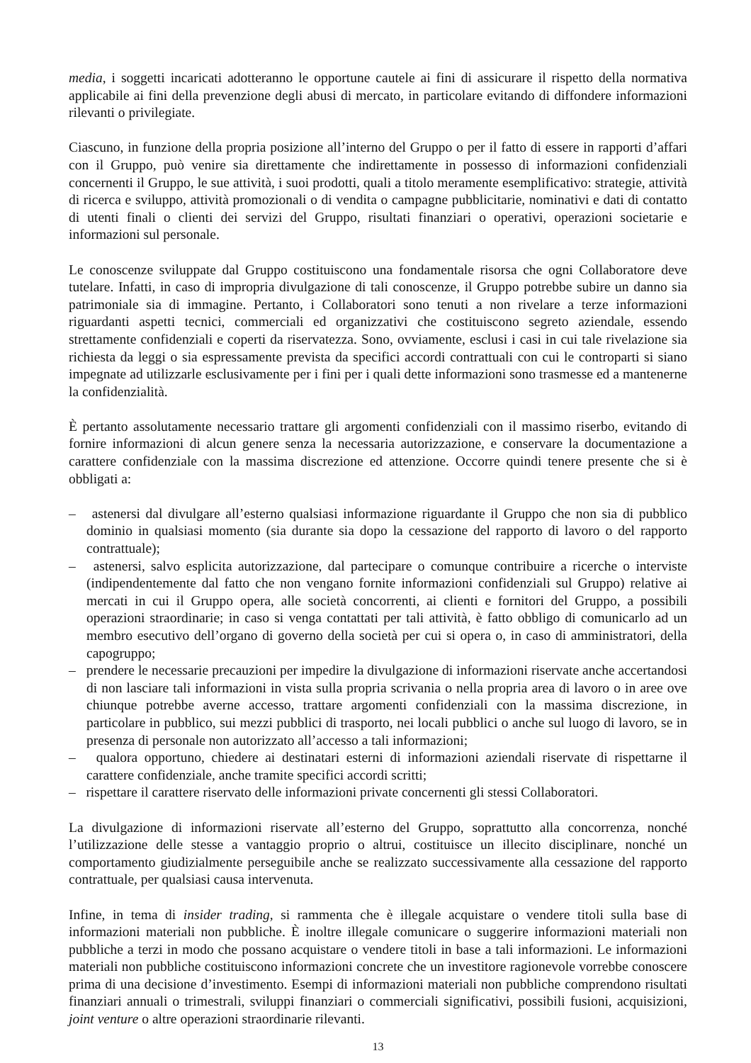media, i soggetti incaricati adotteranno le opportune cautele ai fini di assicurare il rispetto della normativa applicabile ai fini della prevenzione degli abusi di mercato, in particolare evitando di diffondere informazioni rilevanti o privilegiate.
Ciascuno, in funzione della propria posizione all’interno del Gruppo o per il fatto di essere in rapporti d’affari con il Gruppo, può venire sia direttamente che indirettamente in possesso di informazioni confidenziali concernenti il Gruppo, le sue attività, i suoi prodotti, quali a titolo meramente esemplificativo: strategie, attività di ricerca e sviluppo, attività promozionali o di vendita o campagne pubblicitarie, nominativi e dati di contatto di utenti finali o clienti dei servizi del Gruppo, risultati finanziari o operativi, operazioni societarie e informazioni sul personale.
Le conoscenze sviluppate dal Gruppo costituiscono una fondamentale risorsa che ogni Collaboratore deve tutelare. Infatti, in caso di impropria divulgazione di tali conoscenze, il Gruppo potrebbe subire un danno sia patrimoniale sia di immagine. Pertanto, i Collaboratori sono tenuti a non rivelare a terze informazioni riguardanti aspetti tecnici, commerciali ed organizzativi che costituiscono segreto aziendale, essendo strettamente confidenziali e coperti da riservatezza. Sono, ovviamente, esclusi i casi in cui tale rivelazione sia richiesta da leggi o sia espressamente prevista da specifici accordi contrattuali con cui le controparti si siano impegnate ad utilizzarle esclusivamente per i fini per i quali dette informazioni sono trasmesse ed a mantenerne la confidenzialità.
È pertanto assolutamente necessario trattare gli argomenti confidenziali con il massimo riserbo, evitando di fornire informazioni di alcun genere senza la necessaria autorizzazione, e conservare la documentazione a carattere confidenziale con la massima discrezione ed attenzione. Occorre quindi tenere presente che si è obbligati a:
– astenersi dal divulgare all’esterno qualsiasi informazione riguardante il Gruppo che non sia di pubblico dominio in qualsiasi momento (sia durante sia dopo la cessazione del rapporto di lavoro o del rapporto contrattuale);
– astenersi, salvo esplicita autorizzazione, dal partecipare o comunque contribuire a ricerche o interviste (indipendentemente dal fatto che non vengano fornite informazioni confidenziali sul Gruppo) relative ai mercati in cui il Gruppo opera, alle società concorrenti, ai clienti e fornitori del Gruppo, a possibili operazioni straordinarie; in caso si venga contattati per tali attività, è fatto obbligo di comunicarlo ad un membro esecutivo dell’organo di governo della società per cui si opera o, in caso di amministratori, della capogruppo;
– prendere le necessarie precauzioni per impedire la divulgazione di informazioni riservate anche accertandosi di non lasciare tali informazioni in vista sulla propria scrivania o nella propria area di lavoro o in aree ove chiunque potrebbe averne accesso, trattare argomenti confidenziali con la massima discrezione, in particolare in pubblico, sui mezzi pubblici di trasporto, nei locali pubblici o anche sul luogo di lavoro, se in presenza di personale non autorizzato all’accesso a tali informazioni;
– qualora opportuno, chiedere ai destinatari esterni di informazioni aziendali riservate di rispettarne il carattere confidenziale, anche tramite specifici accordi scritti;
– rispettare il carattere riservato delle informazioni private concernenti gli stessi Collaboratori.
La divulgazione di informazioni riservate all’esterno del Gruppo, soprattutto alla concorrenza, nonché l’utilizzazione delle stesse a vantaggio proprio o altrui, costituisce un illecito disciplinare, nonché un comportamento giudizialmente perseguibile anche se realizzato successivamente alla cessazione del rapporto contrattuale, per qualsiasi causa intervenuta.
Infine, in tema di insider trading, si rammenta che è illegale acquistare o vendere titoli sulla base di informazioni materiali non pubbliche. È inoltre illegale comunicare o suggerire informazioni materiali non pubbliche a terzi in modo che possano acquistare o vendere titoli in base a tali informazioni. Le informazioni materiali non pubbliche costituiscono informazioni concrete che un investitore ragionevole vorrebbe conoscere prima di una decisione d’investimento. Esempi di informazioni materiali non pubbliche comprendono risultati finanziari annuali o trimestrali, sviluppi finanziari o commerciali significativi, possibili fusioni, acquisizioni, joint venture o altre operazioni straordinarie rilevanti.
13